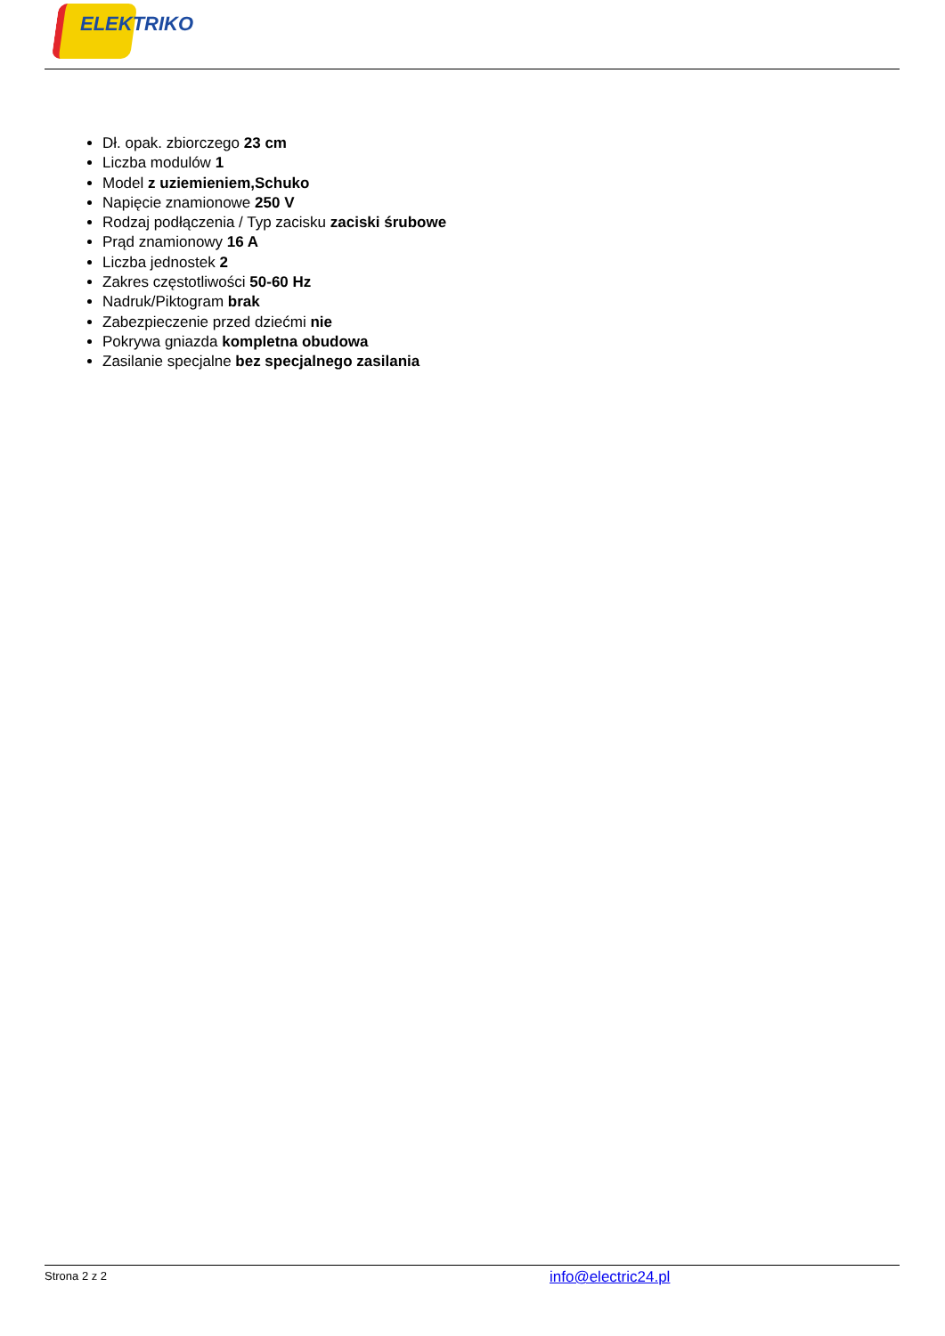ELEKTRIKO
Dł. opak. zbiorczego 23 cm
Liczba modulów 1
Model z uziemieniem,Schuko
Napięcie znamionowe 250 V
Rodzaj podłączenia / Typ zacisku zaciski śrubowe
Prąd znamionowy 16 A
Liczba jednostek 2
Zakres częstotliwości 50-60 Hz
Nadruk/Piktogram brak
Zabezpieczenie przed dziećmi nie
Pokrywa gniazda kompletna obudowa
Zasilanie specjalne bez specjalnego zasilania
Strona 2 z 2 info@electric24.pl